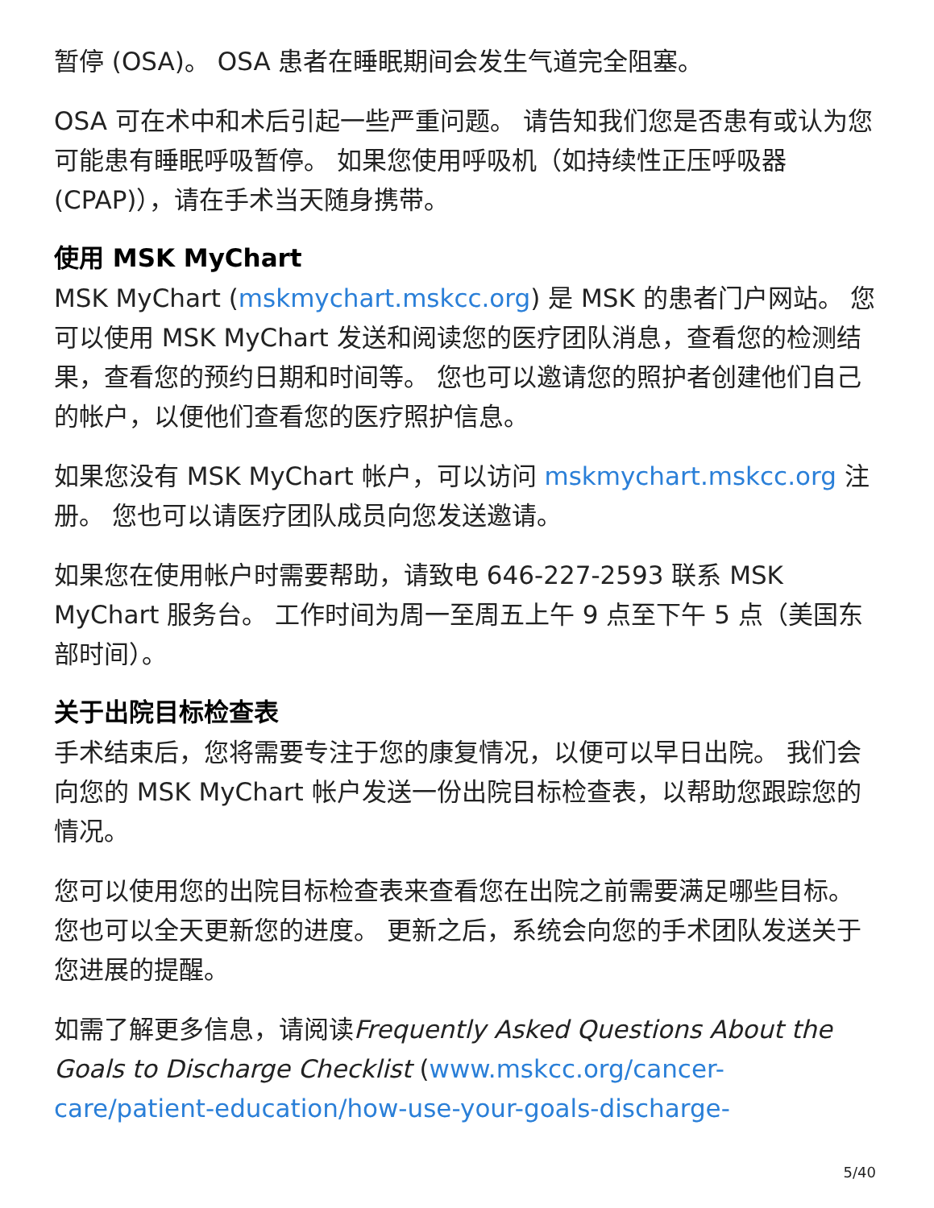暂停 (OSA)。 OSA 患者在睡眠期间会发生气道完全阻塞。
OSA 可在术中和术后引起一些严重问题。 请告知我们您是否患有或认为您可能患有睡眠呼吸暂停。 如果您使用呼吸机（如持续性正压呼吸器 (CPAP)），请在手术当天随身携带。
使用 MSK MyChart
MSK MyChart (mskmychart.mskcc.org) 是 MSK 的患者门户网站。 您可以使用 MSK MyChart 发送和阅读您的医疗团队消息，查看您的检测结果，查看您的预约日期和时间等。 您也可以邀请您的照护者创建他们自己的帐户，以便他们查看您的医疗照护信息。
如果您没有 MSK MyChart 帐户，可以访问 mskmychart.mskcc.org 注册。 您也可以请医疗团队成员向您发送邀请。
如果您在使用帐户时需要帮助，请致电 646-227-2593 联系 MSK MyChart 服务台。 工作时间为周一至周五上午 9 点至下午 5 点（美国东部时间）。
关于出院目标检查表
手术结束后，您将需要专注于您的康复情况，以便可以早日出院。 我们会向您的 MSK MyChart 帐户发送一份出院目标检查表，以帮助您跟踪您的情况。
您可以使用您的出院目标检查表来查看您在出院之前需要满足哪些目标。 您也可以全天更新您的进度。 更新之后，系统会向您的手术团队发送关于您进展的提醒。
如需了解更多信息，请阅读Frequently Asked Questions About the Goals to Discharge Checklist (www.mskcc.org/cancer-care/patient-education/how-use-your-goals-discharge-
5/40